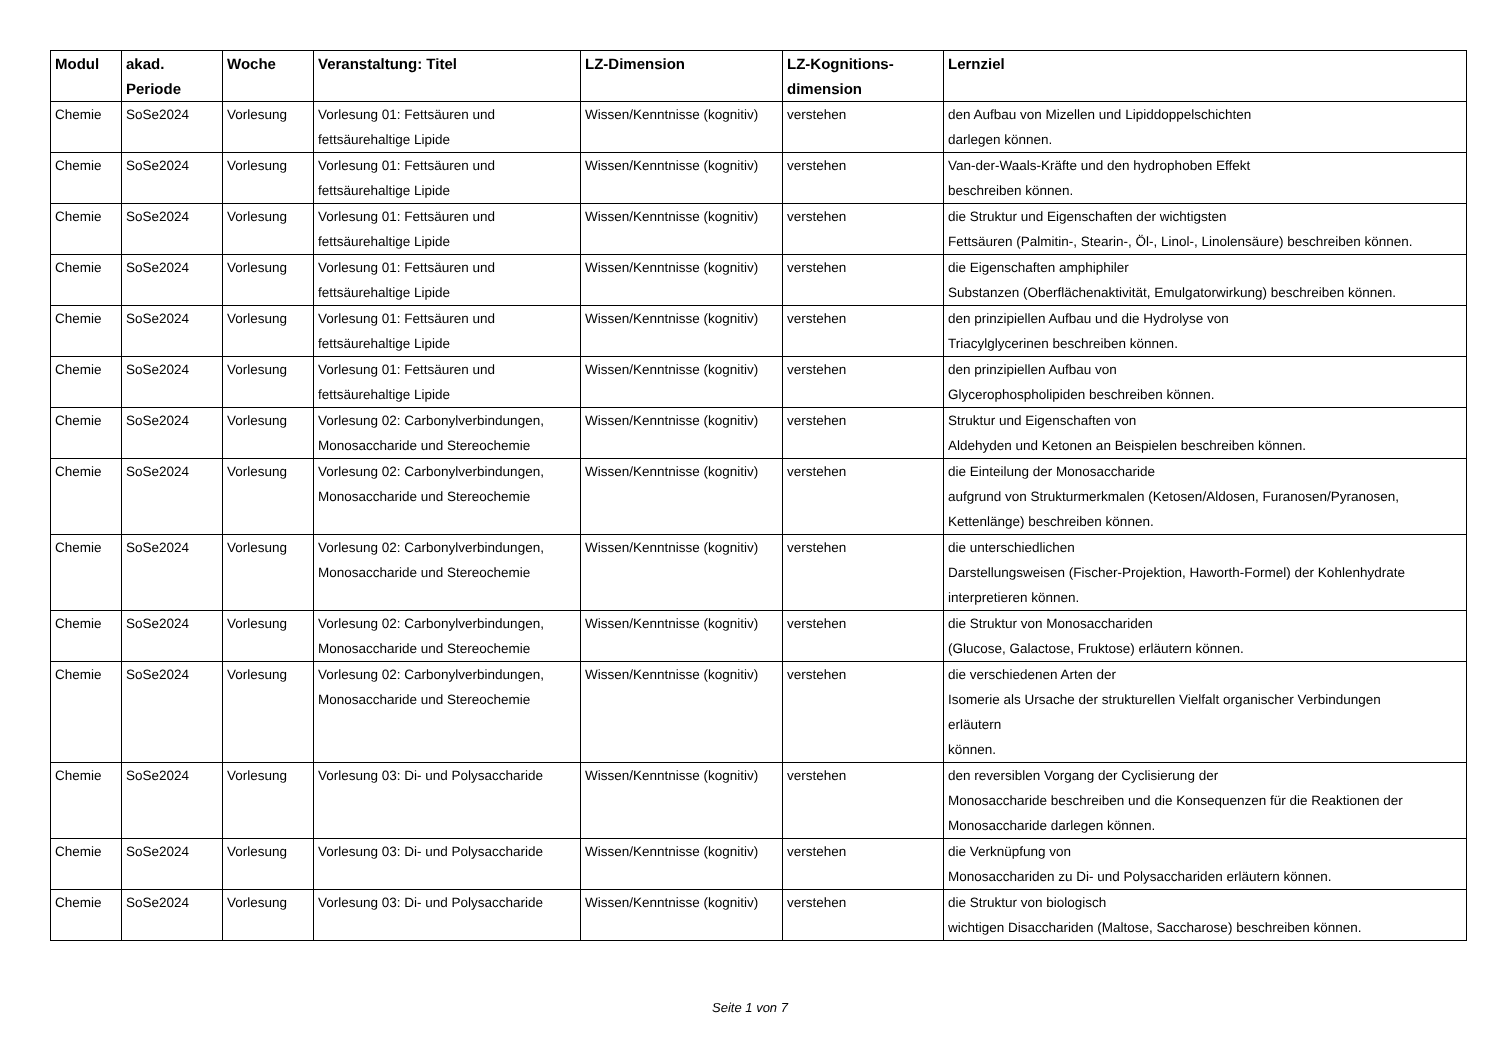| Modul | akad. Periode | Woche | Veranstaltung: Titel | LZ-Dimension | LZ-Kognitions- dimension | Lernziel |
| --- | --- | --- | --- | --- | --- | --- |
| Chemie | SoSe2024 | Vorlesung | Vorlesung 01: Fettsäuren und fettsäurehaltige Lipide | Wissen/Kenntnisse (kognitiv) | verstehen | den Aufbau von Mizellen und Lipiddoppelschichten darlegen können. |
| Chemie | SoSe2024 | Vorlesung | Vorlesung 01: Fettsäuren und fettsäurehaltige Lipide | Wissen/Kenntnisse (kognitiv) | verstehen | Van-der-Waals-Kräfte und den hydrophoben Effekt beschreiben können. |
| Chemie | SoSe2024 | Vorlesung | Vorlesung 01: Fettsäuren und fettsäurehaltige Lipide | Wissen/Kenntnisse (kognitiv) | verstehen | die Struktur und Eigenschaften der wichtigsten Fettsäuren (Palmitin-, Stearin-, Öl-, Linol-, Linolensäure) beschreiben können. |
| Chemie | SoSe2024 | Vorlesung | Vorlesung 01: Fettsäuren und fettsäurehaltige Lipide | Wissen/Kenntnisse (kognitiv) | verstehen | die Eigenschaften amphiphiler Substanzen (Oberflächenaktivität, Emulgatorwirkung) beschreiben können. |
| Chemie | SoSe2024 | Vorlesung | Vorlesung 01: Fettsäuren und fettsäurehaltige Lipide | Wissen/Kenntnisse (kognitiv) | verstehen | den prinzipiellen Aufbau und die Hydrolyse von Triacylglycerinen beschreiben können. |
| Chemie | SoSe2024 | Vorlesung | Vorlesung 01: Fettsäuren und fettsäurehaltige Lipide | Wissen/Kenntnisse (kognitiv) | verstehen | den prinzipiellen Aufbau von Glycerophospholipiden beschreiben können. |
| Chemie | SoSe2024 | Vorlesung | Vorlesung 02: Carbonylverbindungen, Monosaccharide und Stereochemie | Wissen/Kenntnisse (kognitiv) | verstehen | Struktur und Eigenschaften von Aldehyden und Ketonen an Beispielen beschreiben können. |
| Chemie | SoSe2024 | Vorlesung | Vorlesung 02: Carbonylverbindungen, Monosaccharide und Stereochemie | Wissen/Kenntnisse (kognitiv) | verstehen | die Einteilung der Monosaccharide aufgrund von Strukturmerkmalen (Ketosen/Aldosen, Furanosen/Pyranosen, Kettenlänge) beschreiben können. |
| Chemie | SoSe2024 | Vorlesung | Vorlesung 02: Carbonylverbindungen, Monosaccharide und Stereochemie | Wissen/Kenntnisse (kognitiv) | verstehen | die unterschiedlichen Darstellungsweisen (Fischer-Projektion, Haworth-Formel) der Kohlenhydrate interpretieren können. |
| Chemie | SoSe2024 | Vorlesung | Vorlesung 02: Carbonylverbindungen, Monosaccharide und Stereochemie | Wissen/Kenntnisse (kognitiv) | verstehen | die Struktur von Monosacchariden (Glucose, Galactose, Fruktose) erläutern können. |
| Chemie | SoSe2024 | Vorlesung | Vorlesung 02: Carbonylverbindungen, Monosaccharide und Stereochemie | Wissen/Kenntnisse (kognitiv) | verstehen | die verschiedenen Arten der Isomerie als Ursache der strukturellen Vielfalt organischer Verbindungen erläutern können. |
| Chemie | SoSe2024 | Vorlesung | Vorlesung 03: Di- und Polysaccharide | Wissen/Kenntnisse (kognitiv) | verstehen | den reversiblen Vorgang der Cyclisierung der Monosaccharide beschreiben und die Konsequenzen für die Reaktionen der Monosaccharide darlegen können. |
| Chemie | SoSe2024 | Vorlesung | Vorlesung 03: Di- und Polysaccharide | Wissen/Kenntnisse (kognitiv) | verstehen | die Verknüpfung von Monosacchariden zu Di- und Polysacchariden erläutern können. |
| Chemie | SoSe2024 | Vorlesung | Vorlesung 03: Di- und Polysaccharide | Wissen/Kenntnisse (kognitiv) | verstehen | die Struktur von biologisch wichtigen Disacchariden (Maltose, Saccharose) beschreiben können. |
Seite 1 von 7